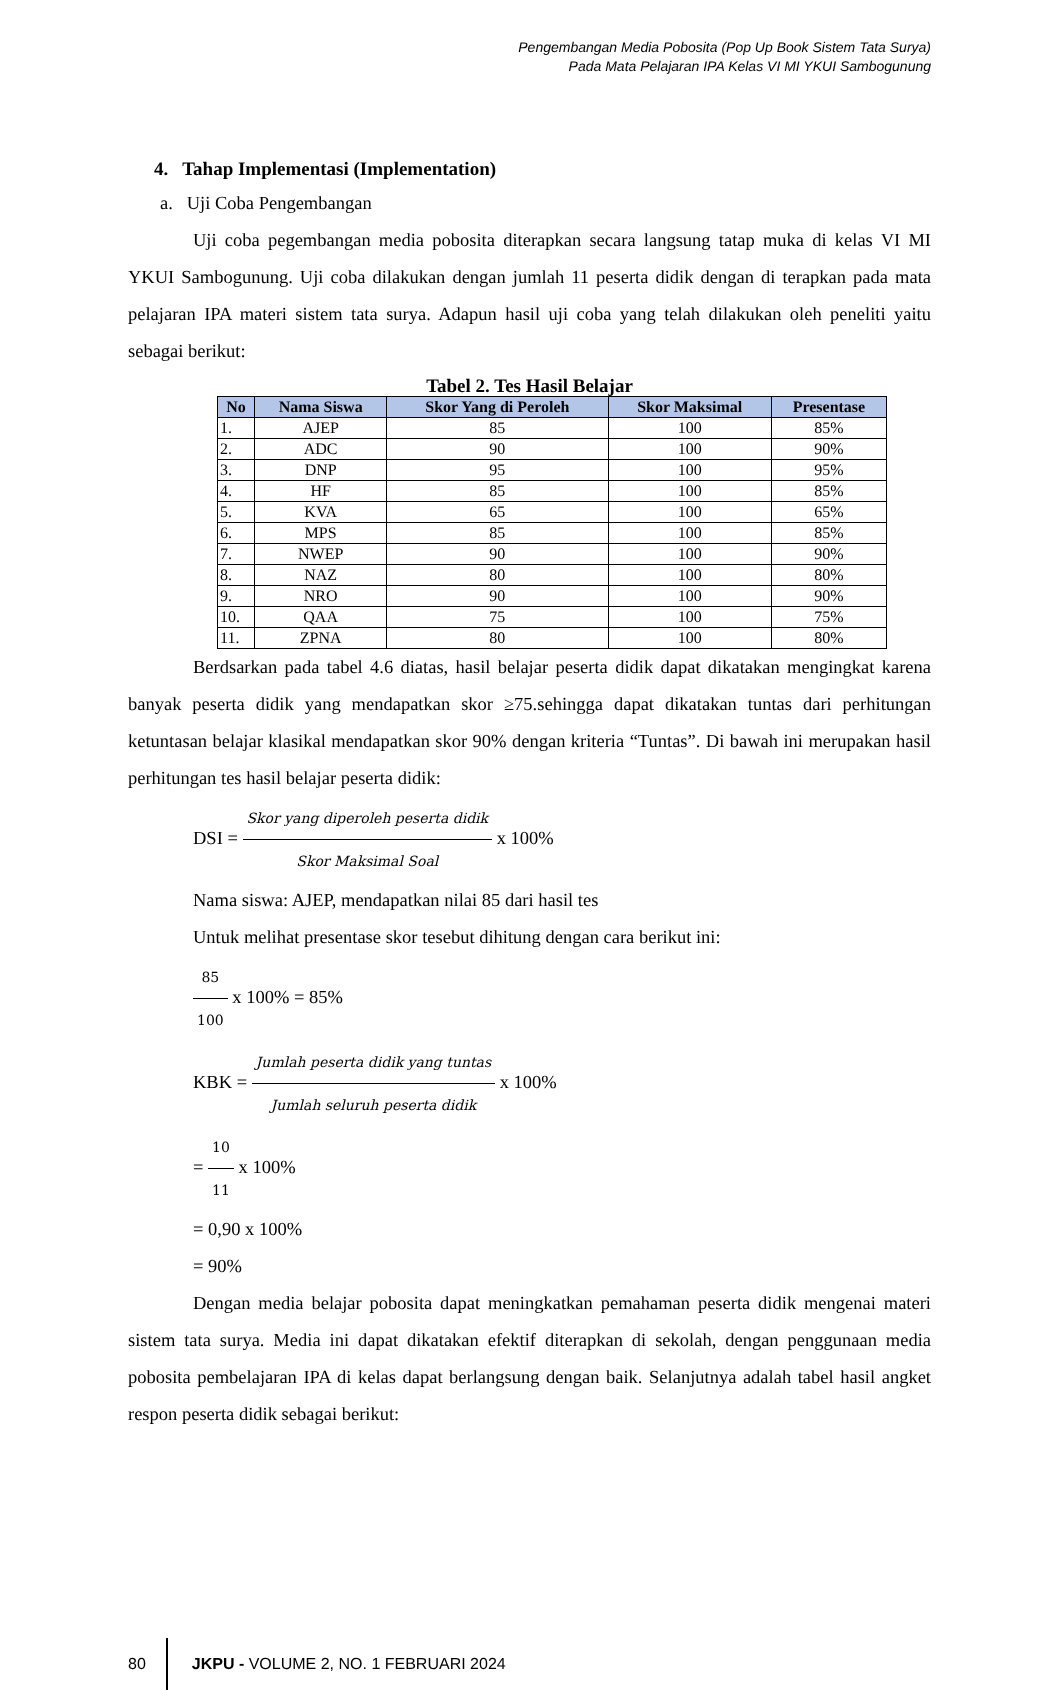Pengembangan Media Pobosita (Pop Up Book Sistem Tata Surya)
Pada Mata Pelajaran IPA Kelas VI MI YKUI Sambogunung
4. Tahap Implementasi (Implementation)
a. Uji Coba Pengembangan
Uji coba pegembangan media pobosita diterapkan secara langsung tatap muka di kelas VI MI YKUI Sambogunung. Uji coba dilakukan dengan jumlah 11 peserta didik dengan di terapkan pada mata pelajaran IPA materi sistem tata surya. Adapun hasil uji coba yang telah dilakukan oleh peneliti yaitu sebagai berikut:
Tabel 2. Tes Hasil Belajar
| No | Nama Siswa | Skor Yang di Peroleh | Skor Maksimal | Presentase |
| --- | --- | --- | --- | --- |
| 1. | AJEP | 85 | 100 | 85% |
| 2. | ADC | 90 | 100 | 90% |
| 3. | DNP | 95 | 100 | 95% |
| 4. | HF | 85 | 100 | 85% |
| 5. | KVA | 65 | 100 | 65% |
| 6. | MPS | 85 | 100 | 85% |
| 7. | NWEP | 90 | 100 | 90% |
| 8. | NAZ | 80 | 100 | 80% |
| 9. | NRO | 90 | 100 | 90% |
| 10. | QAA | 75 | 100 | 75% |
| 11. | ZPNA | 80 | 100 | 80% |
Berdsarkan pada tabel 4.6 diatas, hasil belajar peserta didik dapat dikatakan mengingkat karena banyak peserta didik yang mendapatkan skor ≥75.sehingga dapat dikatakan tuntas dari perhitungan ketuntasan belajar klasikal mendapatkan skor 90% dengan kriteria “Tuntas”. Di bawah ini merupakan hasil perhitungan tes hasil belajar peserta didik:
DSI = Skor yang diperoleh peserta didik Skor Maksimal Soal x 100%
Nama siswa: AJEP, mendapatkan nilai 85 dari hasil tes
Untuk melihat presentase skor tesebut dihitung dengan cara berikut ini:
85 100 x 100% = 85%
KBK = Jumlah peserta didik yang tuntas Jumlah seluruh peserta didik x 100%
= 10 11 x 100%
= 0,90 x 100%
= 90%
Dengan media belajar pobosita dapat meningkatkan pemahaman peserta didik mengenai materi sistem tata surya. Media ini dapat dikatakan efektif diterapkan di sekolah, dengan penggunaan media pobosita pembelajaran IPA di kelas dapat berlangsung dengan baik. Selanjutnya adalah tabel hasil angket respon peserta didik sebagai berikut:
80 JKPU - VOLUME 2, NO. 1 FEBRUARI 2024